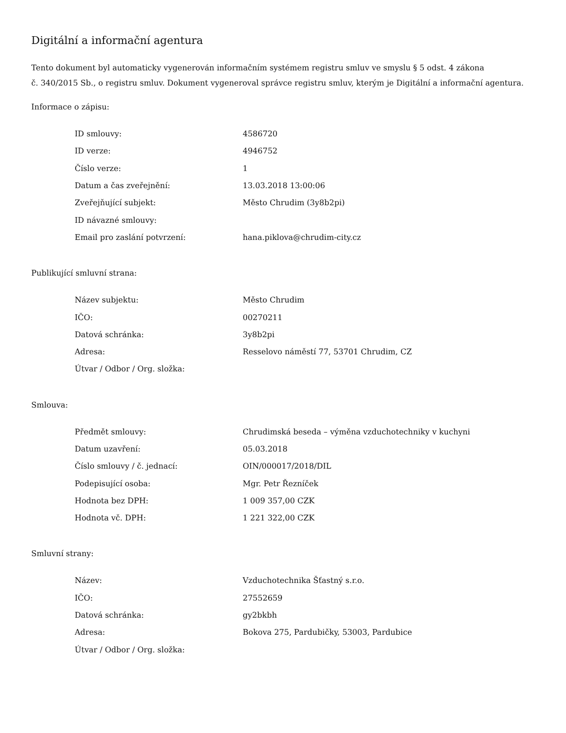Digitální a informační agentura
Tento dokument byl automaticky vygenerován informačním systémem registru smluv ve smyslu § 5 odst. 4 zákona
č. 340/2015 Sb., o registru smluv. Dokument vygeneroval správce registru smluv, kterým je Digitální a informační agentura.
Informace o zápisu:
| ID smlouvy: | 4586720 |
| ID verze: | 4946752 |
| Číslo verze: | 1 |
| Datum a čas zveřejnění: | 13.03.2018 13:00:06 |
| Zveřejňující subjekt: | Město Chrudim (3y8b2pi) |
| ID návazné smlouvy: | |
| Email pro zaslání potvrzení: | hana.piklova@chrudim-city.cz |
Publikující smluvní strana:
| Název subjektu: | Město Chrudim |
| IČO: | 00270211 |
| Datová schránka: | 3y8b2pi |
| Adresa: | Resselovo náměstí 77, 53701 Chrudim, CZ |
| Útvar / Odbor / Org. složka: | |
Smlouva:
| Předmět smlouvy: | Chrudimská beseda – výměna vzduchotechniky v kuchyni |
| Datum uzavření: | 05.03.2018 |
| Číslo smlouvy / č. jednací: | OIN/000017/2018/DIL |
| Podepisující osoba: | Mgr. Petr Řezníček |
| Hodnota bez DPH: | 1 009 357,00 CZK |
| Hodnota vč. DPH: | 1 221 322,00 CZK |
Smluvní strany:
| Název: | Vzduchotechnika Šťastný s.r.o. |
| IČO: | 27552659 |
| Datová schránka: | gy2bkbh |
| Adresa: | Bokova 275, Pardubičky, 53003, Pardubice |
| Útvar / Odbor / Org. složka: | |